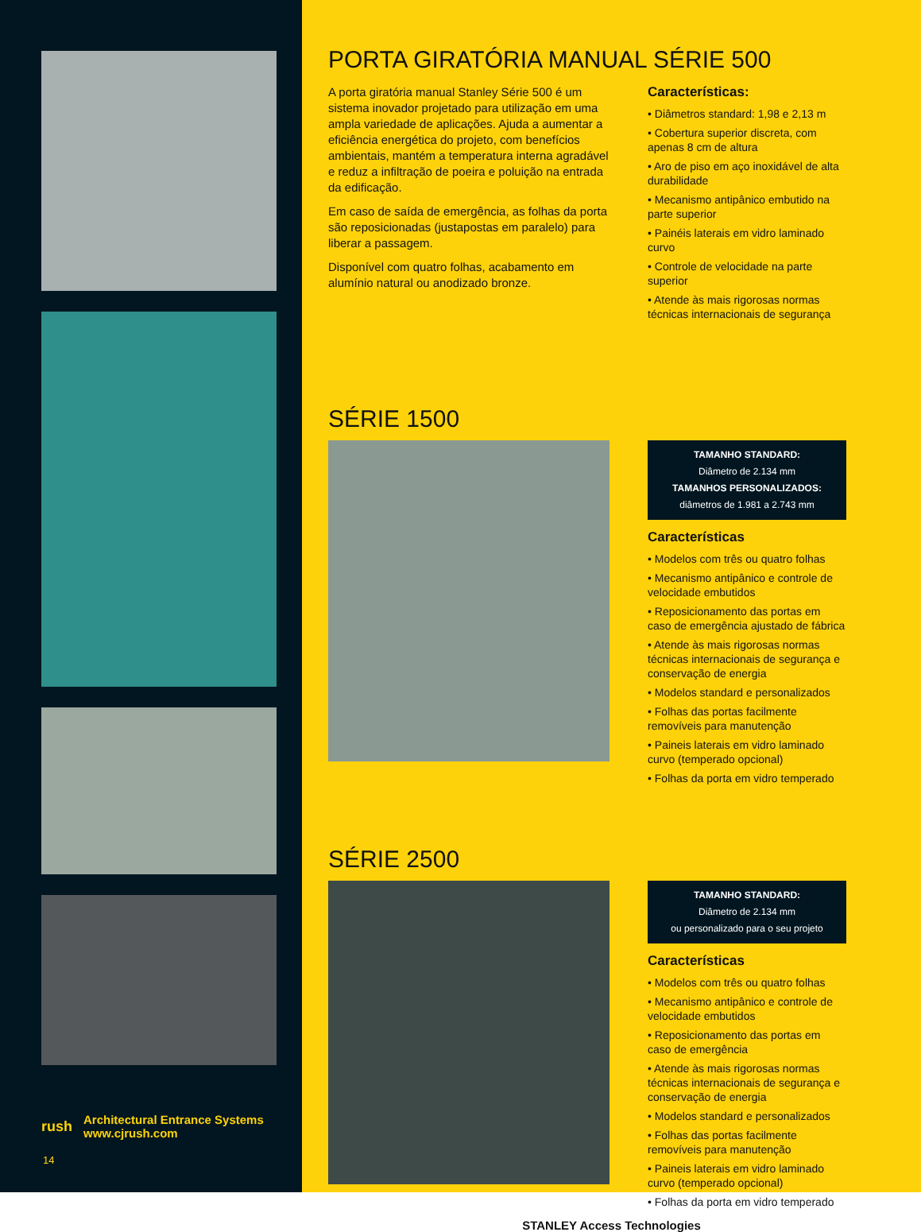rush Architectural Entrance Systems
www.cjrush.com
14
PORTA GIRATÓRIA MANUAL SÉRIE 500
A porta giratória manual Stanley Série 500 é um sistema inovador projetado para utilização em uma ampla variedade de aplicações. Ajuda a aumentar a eficiência energética do projeto, com benefícios ambientais, mantém a temperatura interna agradável e reduz a infiltração de poeira e poluição na entrada da edificação.
Em caso de saída de emergência, as folhas da porta são reposicionadas (justapostas em paralelo) para liberar a passagem.
Disponível com quatro folhas, acabamento em alumínio natural ou anodizado bronze.
Características:
• Diâmetros standard: 1,98 e 2,13 m
• Cobertura superior discreta, com apenas 8 cm de altura
• Aro de piso em aço inoxidável de alta durabilidade
• Mecanismo antipânico embutido na parte superior
• Painéis laterais em vidro laminado curvo
• Controle de velocidade na parte superior
• Atende às mais rigorosas normas técnicas internacionais de segurança
SÉRIE 1500
TAMANHO STANDARD:
Diâmetro de 2.134 mm
TAMANHOS PERSONALIZADOS:
diâmetros de 1.981 a 2.743 mm
Características
• Modelos com três ou quatro folhas
• Mecanismo antipânico e controle de velocidade embutidos
• Reposicionamento das portas em caso de emergência ajustado de fábrica
• Atende às mais rigorosas normas técnicas internacionais de segurança e conservação de energia
• Modelos standard e personalizados
• Folhas das portas facilmente removíveis para manutenção
• Paineis laterais em vidro laminado curvo (temperado opcional)
• Folhas da porta em vidro temperado
SÉRIE 2500
TAMANHO STANDARD:
Diâmetro de 2.134 mm
ou personalizado para o seu projeto
Características
• Modelos com três ou quatro folhas
• Mecanismo antipânico e controle de velocidade embutidos
• Reposicionamento das portas em caso de emergência
• Atende às mais rigorosas normas técnicas internacionais de segurança e conservação de energia
• Modelos standard e personalizados
• Folhas das portas facilmente removíveis para manutenção
• Paineis laterais em vidro laminado curvo (temperado opcional)
• Folhas da porta em vidro temperado
STANLEY Access Technologies